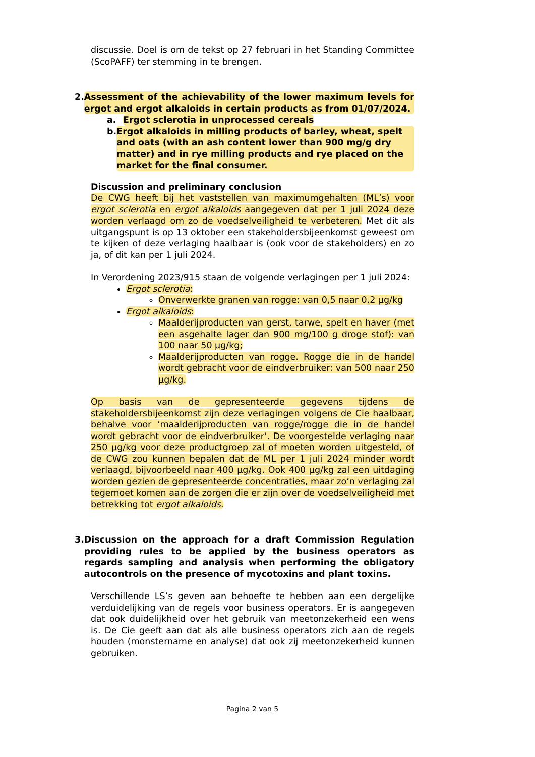discussie. Doel is om de tekst op 27 februari in het Standing Committee (ScoPAFF) ter stemming in te brengen.
2. Assessment of the achievability of the lower maximum levels for ergot and ergot alkaloids in certain products as from 01/07/2024.
a. Ergot sclerotia in unprocessed cereals
b. Ergot alkaloids in milling products of barley, wheat, spelt and oats (with an ash content lower than 900 mg/g dry matter) and in rye milling products and rye placed on the market for the final consumer.
Discussion and preliminary conclusion
De CWG heeft bij het vaststellen van maximumgehalten (ML’s) voor ergot sclerotia en ergot alkaloids aangegeven dat per 1 juli 2024 deze worden verlaagd om zo de voedselveiligheid te verbeteren. Met dit als uitgangspunt is op 13 oktober een stakeholdersbijeenkomst geweest om te kijken of deze verlaging haalbaar is (ook voor de stakeholders) en zo ja, of dit kan per 1 juli 2024.
In Verordening 2023/915 staan de volgende verlagingen per 1 juli 2024:
Ergot sclerotia:
Onverwerkte granen van rogge: van 0,5 naar 0,2 µg/kg
Ergot alkaloids:
Maalderijproducten van gerst, tarwe, spelt en haver (met een asgehalte lager dan 900 mg/100 g droge stof): van 100 naar 50 µg/kg;
Maalderijproducten van rogge. Rogge die in de handel wordt gebracht voor de eindverbruiker: van 500 naar 250 µg/kg.
Op basis van de gepresenteerde gegevens tijdens de stakeholdersbijeenkomst zijn deze verlagingen volgens de Cie haalbaar, behalve voor ‘maalderijproducten van rogge/rogge die in de handel wordt gebracht voor de eindverbruiker’. De voorgestelde verlaging naar 250 µg/kg voor deze productgroep zal of moeten worden uitgesteld, of de CWG zou kunnen bepalen dat de ML per 1 juli 2024 minder wordt verlaagd, bijvoorbeeld naar 400 µg/kg. Ook 400 µg/kg zal een uitdaging worden gezien de gepresenteerde concentraties, maar zo’n verlaging zal tegemoet komen aan de zorgen die er zijn over de voedselveiligheid met betrekking tot ergot alkaloids.
3. Discussion on the approach for a draft Commission Regulation providing rules to be applied by the business operators as regards sampling and analysis when performing the obligatory autocontrols on the presence of mycotoxins and plant toxins.
Verschillende LS’s geven aan behoefte te hebben aan een dergelijke verduidelijking van de regels voor business operators. Er is aangegeven dat ook duidelijkheid over het gebruik van meetonzekerheid een wens is. De Cie geeft aan dat als alle business operators zich aan de regels houden (monstername en analyse) dat ook zij meetonzekerheid kunnen gebruiken.
Pagina 2 van 5